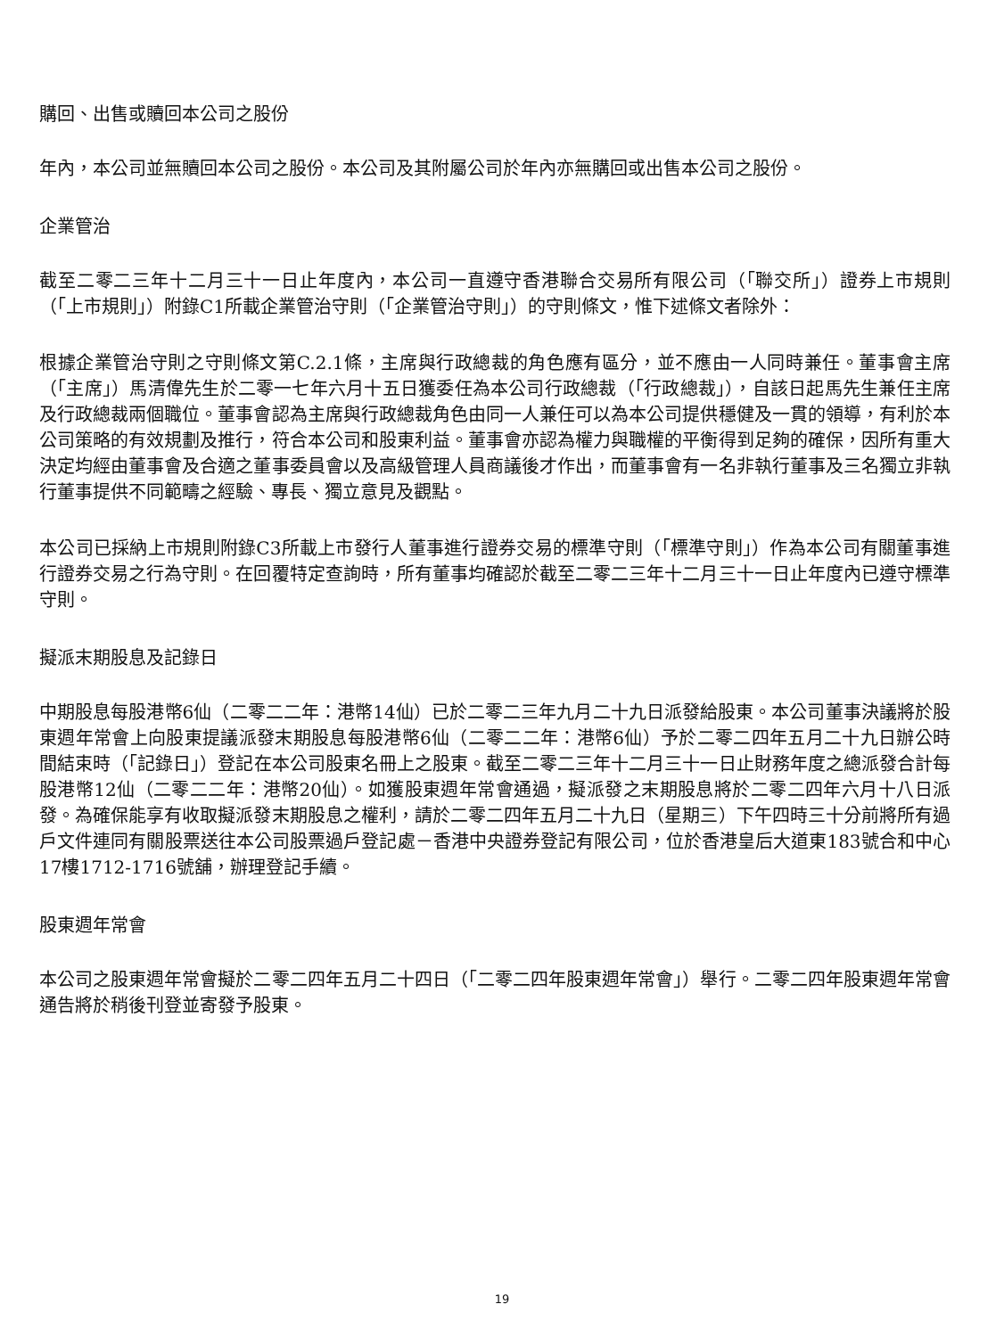購回、出售或贖回本公司之股份
年內，本公司並無贖回本公司之股份。本公司及其附屬公司於年內亦無購回或出售本公司之股份。
企業管治
截至二零二三年十二月三十一日止年度內，本公司一直遵守香港聯合交易所有限公司（「聯交所」）證券上市規則（「上市規則」）附錄C1所載企業管治守則（「企業管治守則」）的守則條文，惟下述條文者除外：
根據企業管治守則之守則條文第C.2.1條，主席與行政總裁的角色應有區分，並不應由一人同時兼任。董事會主席（「主席」）馬清偉先生於二零一七年六月十五日獲委任為本公司行政總裁（「行政總裁」），自該日起馬先生兼任主席及行政總裁兩個職位。董事會認為主席與行政總裁角色由同一人兼任可以為本公司提供穩健及一貫的領導，有利於本公司策略的有效規劃及推行，符合本公司和股東利益。董事會亦認為權力與職權的平衡得到足夠的確保，因所有重大決定均經由董事會及合適之董事委員會以及高級管理人員商議後才作出，而董事會有一名非執行董事及三名獨立非執行董事提供不同範疇之經驗、專長、獨立意見及觀點。
本公司已採納上市規則附錄C3所載上市發行人董事進行證券交易的標準守則（「標準守則」）作為本公司有關董事進行證券交易之行為守則。在回覆特定查詢時，所有董事均確認於截至二零二三年十二月三十一日止年度內已遵守標準守則。
擬派末期股息及記錄日
中期股息每股港幣6仙（二零二二年：港幣14仙）已於二零二三年九月二十九日派發給股東。本公司董事決議將於股東週年常會上向股東提議派發末期股息每股港幣6仙（二零二二年：港幣6仙）予於二零二四年五月二十九日辦公時間結束時（「記錄日」）登記在本公司股東名冊上之股東。截至二零二三年十二月三十一日止財務年度之總派發合計每股港幣12仙（二零二二年：港幣20仙）。如獲股東週年常會通過，擬派發之末期股息將於二零二四年六月十八日派發。為確保能享有收取擬派發末期股息之權利，請於二零二四年五月二十九日（星期三）下午四時三十分前將所有過戶文件連同有關股票送往本公司股票過戶登記處－香港中央證券登記有限公司，位於香港皇后大道東183號合和中心17樓1712-1716號舖，辦理登記手續。
股東週年常會
本公司之股東週年常會擬於二零二四年五月二十四日（「二零二四年股東週年常會」）舉行。二零二四年股東週年常會通告將於稍後刊登並寄發予股東。
19